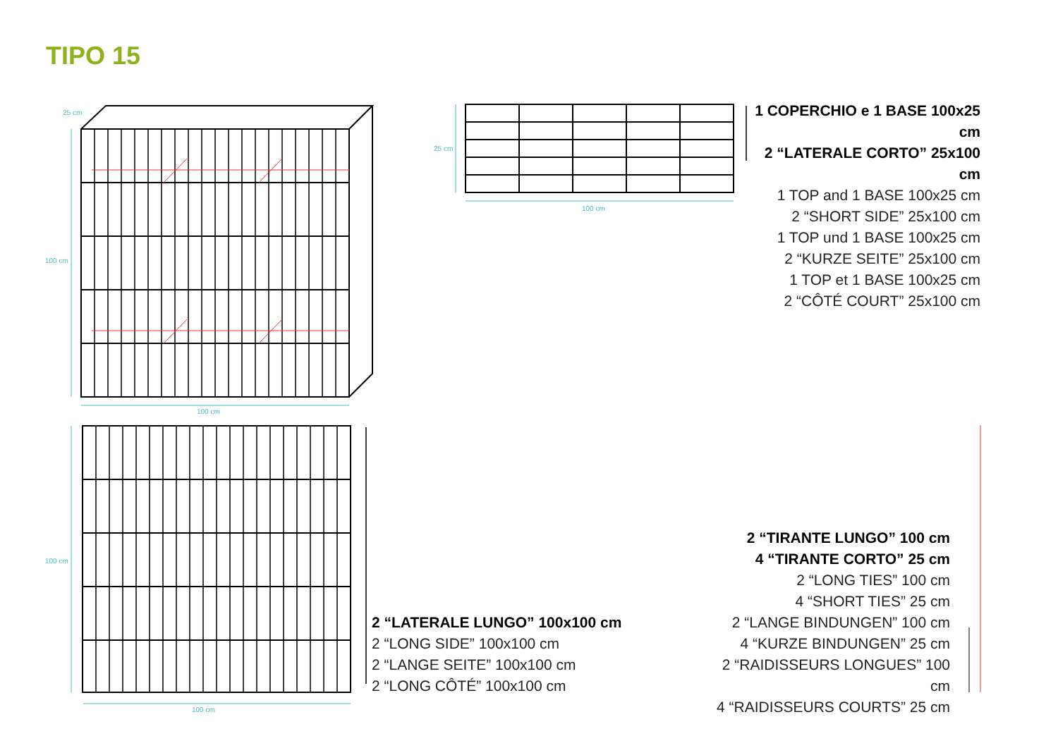TIPO 15
25 cm
100 cm
100 cm
25 cm
100 cm
100 cm
100 cm
1 COPERCHIO e 1 BASE 100x25 cm
2 “LATERALE CORTO” 25x100 cm
1 TOP and 1 BASE 100x25 cm
2 “SHORT SIDE” 25x100 cm
1 TOP und 1 BASE 100x25 cm
2 “KURZE SEITE” 25x100 cm
1 TOP et 1 BASE 100x25 cm
2 “CÔTÉ COURT” 25x100 cm
2 “LATERALE LUNGO” 100x100 cm
2 “LONG SIDE” 100x100 cm
2 “LANGE SEITE” 100x100 cm
2 “LONG CÔTÉ” 100x100 cm
2 “TIRANTE LUNGO” 100 cm
4 “TIRANTE CORTO” 25 cm
2 “LONG TIES” 100 cm
4 “SHORT TIES” 25 cm
2 “LANGE BINDUNGEN” 100 cm
4 “KURZE BINDUNGEN” 25 cm
2 “RAIDISSEURS LONGUES” 100 cm
4 “RAIDISSEURS COURTS” 25 cm